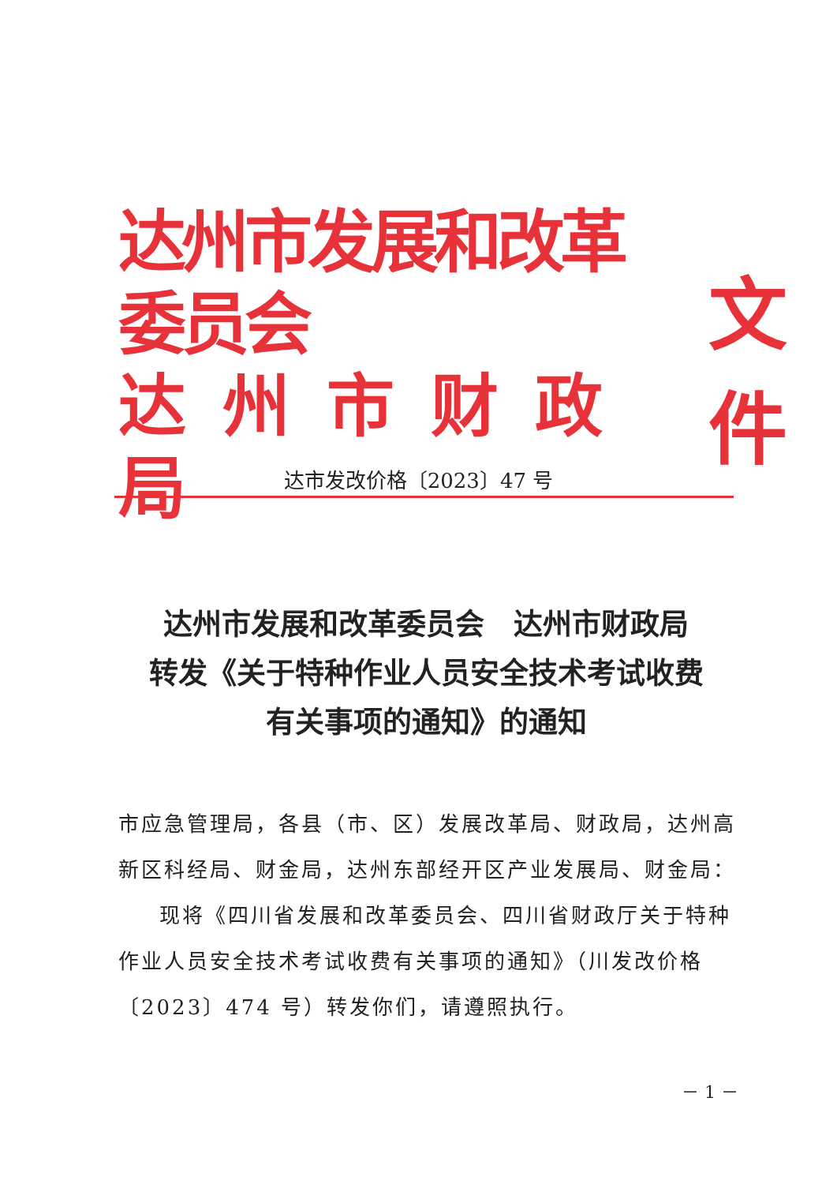达州市发展和改革委员会
达州市财政局
文件
达市发改价格〔2023〕47 号
达州市发展和改革委员会　达州市财政局
转发《关于特种作业人员安全技术考试收费
有关事项的通知》的通知
市应急管理局，各县（市、区）发展改革局、财政局，达州高新区科经局、财金局，达州东部经开区产业发展局、财金局：
现将《四川省发展和改革委员会、四川省财政厅关于特种作业人员安全技术考试收费有关事项的通知》（川发改价格〔2023〕474 号）转发你们，请遵照执行。
－ 1 －